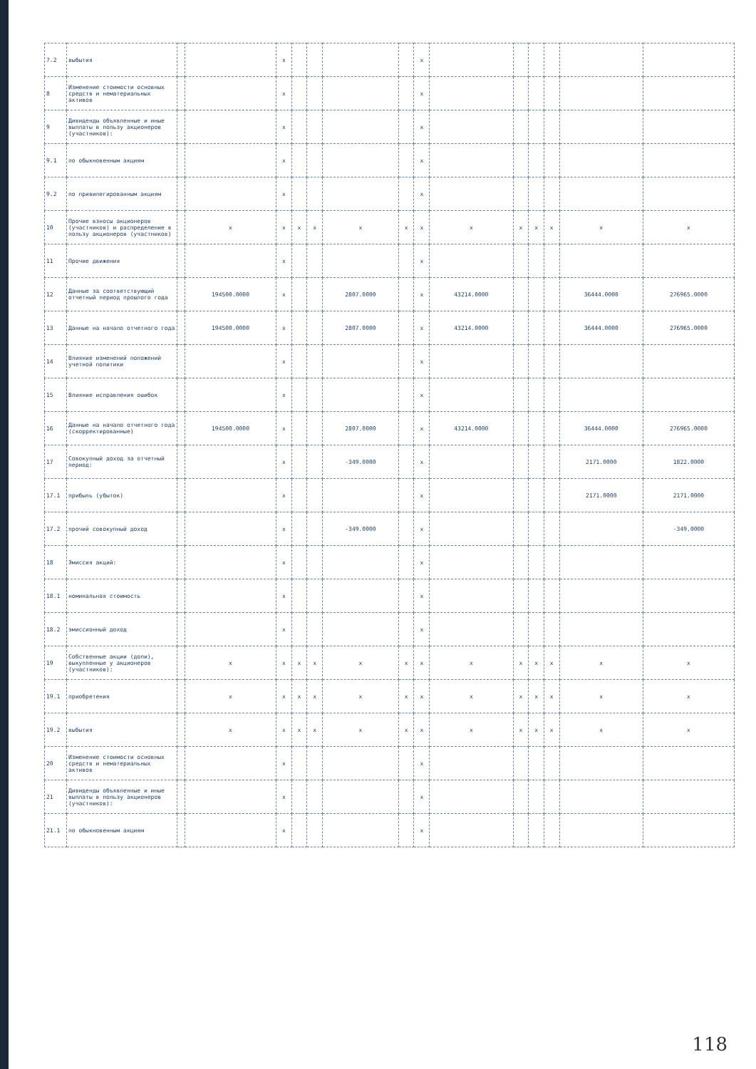| 7.2 | выбытия | | | x | | | | | x | | | | | | |
| 8 | Изменение стоимости основных средств и нематериальных активов | | | x | | | | | x | | | | | | |
| 9 | Дивиденды объявленные и иные выплаты в пользу акционеров (участников): | | | x | | | | | x | | | | | | |
| 9.1 | по обыкновенным акциям | | | x | | | | | x | | | | | | |
| 9.2 | по привилегированным акциям | | | x | | | | | x | | | | | | |
| 10 | Прочие взносы акционеров (участников) и распределение в пользу акционеров (участников) | | x | x | x | x | x | x | x | x | x | x | x | x | x |
| 11 | Прочие движения | | | x | | | | | x | | | | | | |
| 12 | Данные за соответствующий отчетный период прошлого года | | 194500.0000 | x | | | 2807.0000 | | x | 43214.0000 | | | | 36444.0000 | 276965.0000 |
| 13 | Данные на начало отчетного года | | 194500.0000 | x | | | 2807.0000 | | x | 43214.0000 | | | | 36444.0000 | 276965.0000 |
| 14 | Влияние изменений положений учетной политики | | | x | | | | | x | | | | | | |
| 15 | Влияние исправления ошибок | | | x | | | | | x | | | | | | |
| 16 | Данные на начало отчетного года (скорректированные) | | 194500.0000 | x | | | 2807.0000 | | x | 43214.0000 | | | | 36444.0000 | 276965.0000 |
| 17 | Совокупный доход за отчетный период: | | | x | | | -349.0000 | | x | | | | | 2171.0000 | 1822.0000 |
| 17.1 | прибыль (убыток) | | | x | | | | | x | | | | | 2171.0000 | 2171.0000 |
| 17.2 | прочий совокупный доход | | | x | | | -349.0000 | | x | | | | | | -349.0000 |
| 18 | Эмиссия акций: | | | x | | | | | x | | | | | | |
| 18.1 | номинальная стоимость | | | x | | | | | x | | | | | | |
| 18.2 | эмиссионный доход | | | x | | | | | x | | | | | | |
| 19 | Собственные акции (доли), выкупленные у акционеров (участников): | | x | x | x | x | x | x | x | x | x | x | x | x | x |
| 19.1 | приобретения | | x | x | x | x | x | x | x | x | x | x | x | x | x |
| 19.2 | выбытия | | x | x | x | x | x | x | x | x | x | x | x | x | x |
| 20 | Изменение стоимости основных средств и нематериальных активов | | | x | | | | | x | | | | | | |
| 21 | Дивиденды объявленные и иные выплаты в пользу акционеров (участников): | | | x | | | | | x | | | | | | |
| 21.1 | по обыкновенным акциям | | | x | | | | | x | | | | | | |
118